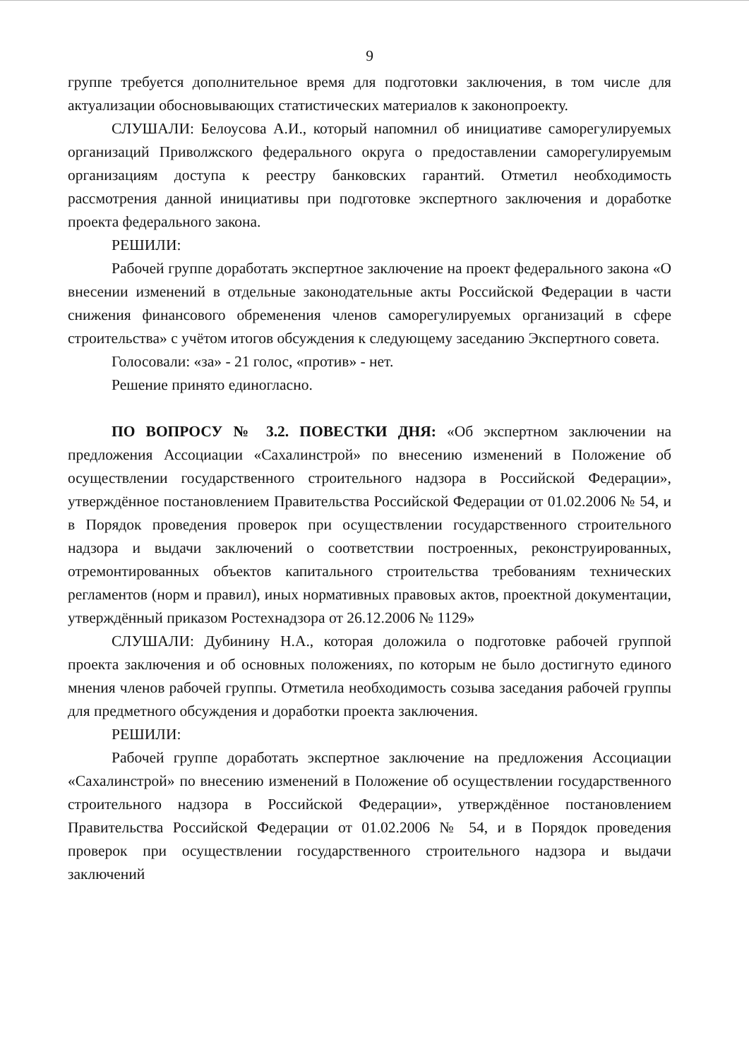9
группе требуется дополнительное время для подготовки заключения, в том числе для актуализации обосновывающих статистических материалов к законопроекту.
СЛУШАЛИ: Белоусова А.И., который напомнил об инициативе саморегулируемых организаций Приволжского федерального округа о предоставлении саморегулируемым организациям доступа к реестру банковских гарантий. Отметил необходимость рассмотрения данной инициативы при подготовке экспертного заключения и доработке проекта федерального закона.
РЕШИЛИ:
Рабочей группе доработать экспертное заключение на проект федерального закона «О внесении изменений в отдельные законодательные акты Российской Федерации в части снижения финансового обременения членов саморегулируемых организаций в сфере строительства» с учётом итогов обсуждения к следующему заседанию Экспертного совета.
Голосовали: «за» - 21 голос, «против» - нет.
Решение принято единогласно.
ПО ВОПРОСУ № 3.2. ПОВЕСТКИ ДНЯ: «Об экспертном заключении на предложения Ассоциации «Сахалинстрой» по внесению изменений в Положение об осуществлении государственного строительного надзора в Российской Федерации», утверждённое постановлением Правительства Российской Федерации от 01.02.2006 № 54, и в Порядок проведения проверок при осуществлении государственного строительного надзора и выдачи заключений о соответствии построенных, реконструированных, отремонтированных объектов капитального строительства требованиям технических регламентов (норм и правил), иных нормативных правовых актов, проектной документации, утверждённый приказом Ростехнадзора от 26.12.2006 № 1129»
СЛУШАЛИ: Дубинину Н.А., которая доложила о подготовке рабочей группой проекта заключения и об основных положениях, по которым не было достигнуто единого мнения членов рабочей группы. Отметила необходимость созыва заседания рабочей группы для предметного обсуждения и доработки проекта заключения.
РЕШИЛИ:
Рабочей группе доработать экспертное заключение на предложения Ассоциации «Сахалинстрой» по внесению изменений в Положение об осуществлении государственного строительного надзора в Российской Федерации», утверждённое постановлением Правительства Российской Федерации от 01.02.2006 № 54, и в Порядок проведения проверок при осуществлении государственного строительного надзора и выдачи заключений